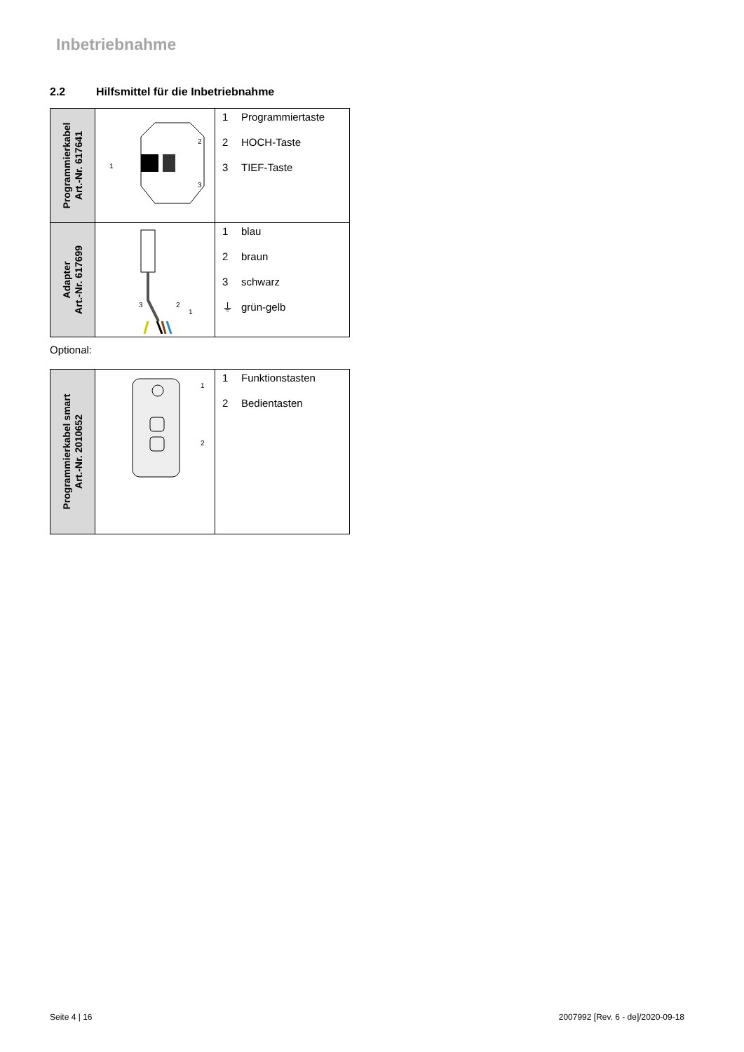Inbetriebnahme
2.2 Hilfsmittel für die Inbetriebnahme
| Programmierkabel Art.-Nr. 617641 | 1 2 3 | 1 Programmiertaste 2 HOCH-Taste 3 TIEF-Taste |
| Adapter Art.-Nr. 617699 | 3 2 1 | 1 blau 2 braun 3 schwarz ⏚ grün-gelb |
Optional:
| Programmierkabel smart Art.-Nr. 2010652 | 1 2 | 1 Funktionstasten 2 Bedientasten |
Seite 4 | 16
2007992 [Rev. 6 - de]/2020-09-18